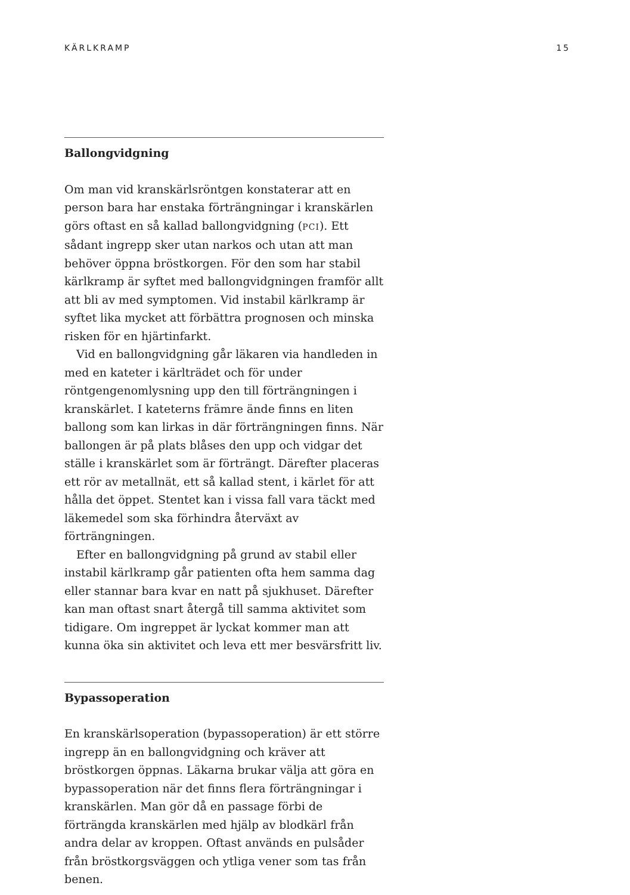KÄRLKRAMP 15
Ballongvidgning
Om man vid kranskärlsröntgen konstaterar att en person bara har enstaka förträngningar i kranskärlen görs oftast en så kallad ballongvidgning (PCI). Ett sådant ingrepp sker utan narkos och utan att man behöver öppna bröstkorgen. För den som har stabil kärlkramp är syftet med ballongvidgningen framför allt att bli av med symptomen. Vid instabil kärlkramp är syftet lika mycket att förbättra prognosen och minska risken för en hjärtinfarkt.
Vid en ballongvidgning går läkaren via handleden in med en kateter i kärlträdet och för under röntgengenomlysning upp den till förträngningen i kranskärlet. I kateterns främre ände finns en liten ballong som kan lirkas in där förträngningen finns. När ballongen är på plats blåses den upp och vidgar det ställe i kranskärlet som är förträngt. Därefter placeras ett rör av metallnät, ett så kallad stent, i kärlet för att hålla det öppet. Stentet kan i vissa fall vara täckt med läkemedel som ska förhindra återväxt av förträngningen.
Efter en ballongvidgning på grund av stabil eller instabil kärlkramp går patienten ofta hem samma dag eller stannar bara kvar en natt på sjukhuset. Därefter kan man oftast snart återgå till samma aktivitet som tidigare. Om ingreppet är lyckat kommer man att kunna öka sin aktivitet och leva ett mer besvärsfritt liv.
Bypassoperation
En kranskärlsoperation (bypassoperation) är ett större ingrepp än en ballongvidgning och kräver att bröstkorgen öppnas. Läkarna brukar välja att göra en bypassoperation när det finns flera förträngningar i kranskärlen. Man gör då en passage förbi de förträngda kranskärlen med hjälp av blodkärl från andra delar av kroppen. Oftast används en pulsåder från bröstkorgsväggen och ytliga vener som tas från benen.